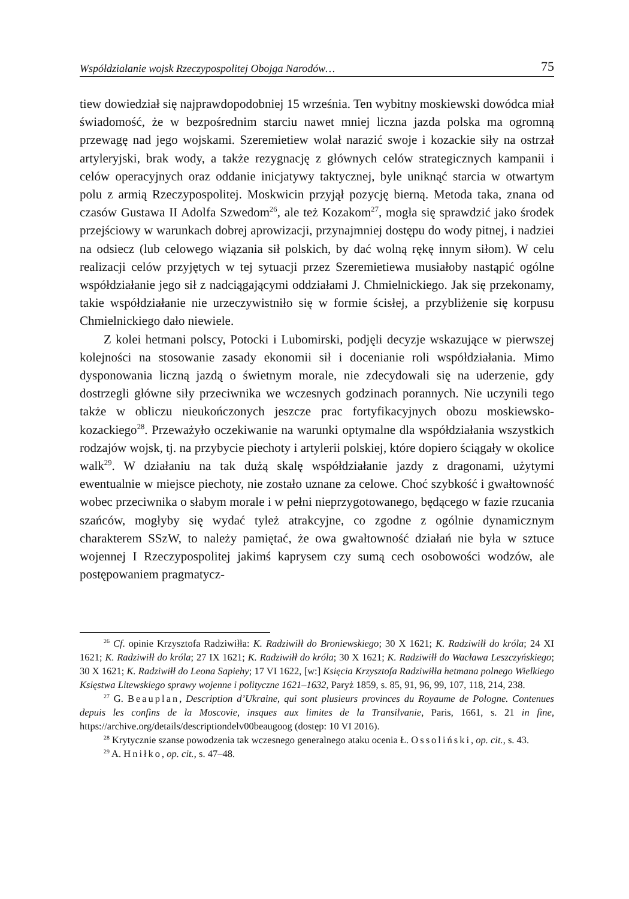Współdziałanie wojsk Rzeczypospolitej Obojga Narodów… 75
tiew dowiedział się najprawdopodobniej 15 września. Ten wybitny moskiewski dowódca miał świadomość, że w bezpośrednim starciu nawet mniej liczna jazda polska ma ogromną przewagę nad jego wojskami. Szeremietiew wolał narazić swoje i kozackie siły na ostrzał artyleryjski, brak wody, a także rezygnację z głównych celów strategicznych kampanii i celów operacyjnych oraz oddanie inicjatywy taktycznej, byle uniknąć starcia w otwartym polu z armią Rzeczypospolitej. Moskwicin przyjął pozycję bierną. Metoda taka, znana od czasów Gustawa II Adolfa Szwedom<sup>26</sup>, ale też Kozakom<sup>27</sup>, mogła się sprawdzić jako środek przejściowy w warunkach dobrej aprowizacji, przynajmniej dostępu do wody pitnej, i nadziei na odsiecz (lub celowego wiązania sił polskich, by dać wolną rękę innym siłom). W celu realizacji celów przyjętych w tej sytuacji przez Szeremietiewa musiałoby nastąpić ogólne współdziałanie jego sił z nadciągającymi oddziałami J. Chmielnickiego. Jak się przekonamy, takie współdziałanie nie urzeczywistniło się w formie ścisłej, a przybliżenie się korpusu Chmielnickiego dało niewiele.
Z kolei hetmani polscy, Potocki i Lubomirski, podjęli decyzje wskazujące w pierwszej kolejności na stosowanie zasady ekonomii sił i docenianie roli współdziałania. Mimo dysponowania liczną jazdą o świetnym morale, nie zdecydowali się na uderzenie, gdy dostrzegli główne siły przeciwnika we wczesnych godzinach porannych. Nie uczynili tego także w obliczu nieukończonych jeszcze prac fortyfikacyjnych obozu moskiewsko-kozackiego<sup>28</sup>. Przeważyło oczekiwanie na warunki optymalne dla współdziałania wszystkich rodzajów wojsk, tj. na przybycie piechoty i artylerii polskiej, które dopiero ściągały w okolice walk<sup>29</sup>. W działaniu na tak dużą skalę współdziałanie jazdy z dragonami, użytymi ewentualnie w miejsce piechoty, nie zostało uznane za celowe. Choć szybkość i gwałtowność wobec przeciwnika o słabym morale i w pełni nieprzygotowanego, będącego w fazie rzucania szańców, mogłyby się wydać tyleż atrakcyjne, co zgodne z ogólnie dynamicznym charakterem SSzW, to należy pamiętać, że owa gwałtowność działań nie była w sztuce wojennej I Rzeczypospolitej jakimś kaprysem czy sumą cech osobowości wodzów, ale postępowaniem pragmatycz-
<sup>26</sup> Cf. opinie Krzysztofa Radziwiłła: K. Radziwiłł do Broniewskiego; 30 X 1621; K. Radziwiłł do króla; 24 XI 1621; K. Radziwiłł do króla; 27 IX 1621; K. Radziwiłł do króla; 30 X 1621; K. Radziwiłł do Wacława Leszczyńskiego; 30 X 1621; K. Radziwiłł do Leona Sapiehy; 17 VI 1622, [w:] Księcia Krzysztofa Radziwiłła hetmana polnego Wielkiego Księstwa Litewskiego sprawy wojenne i polityczne 1621–1632, Paryż 1859, s. 85, 91, 96, 99, 107, 118, 214, 238.
<sup>27</sup> G. Beauplan, Description d’Ukraine, qui sont plusieurs provinces du Royaume de Pologne. Contenues depuis les confins de la Moscovie, insques aux limites de la Transilvanie, Paris, 1661, s. 21 in fine, https://archive.org/details/descriptiondelv00beaugoog (dostęp: 10 VI 2016).
<sup>28</sup> Krytycznie szanse powodzenia tak wczesnego generalnego ataku ocenia Ł. Ossoliński, op. cit., s. 43.
<sup>29</sup> A. Hniłko, op. cit., s. 47–48.